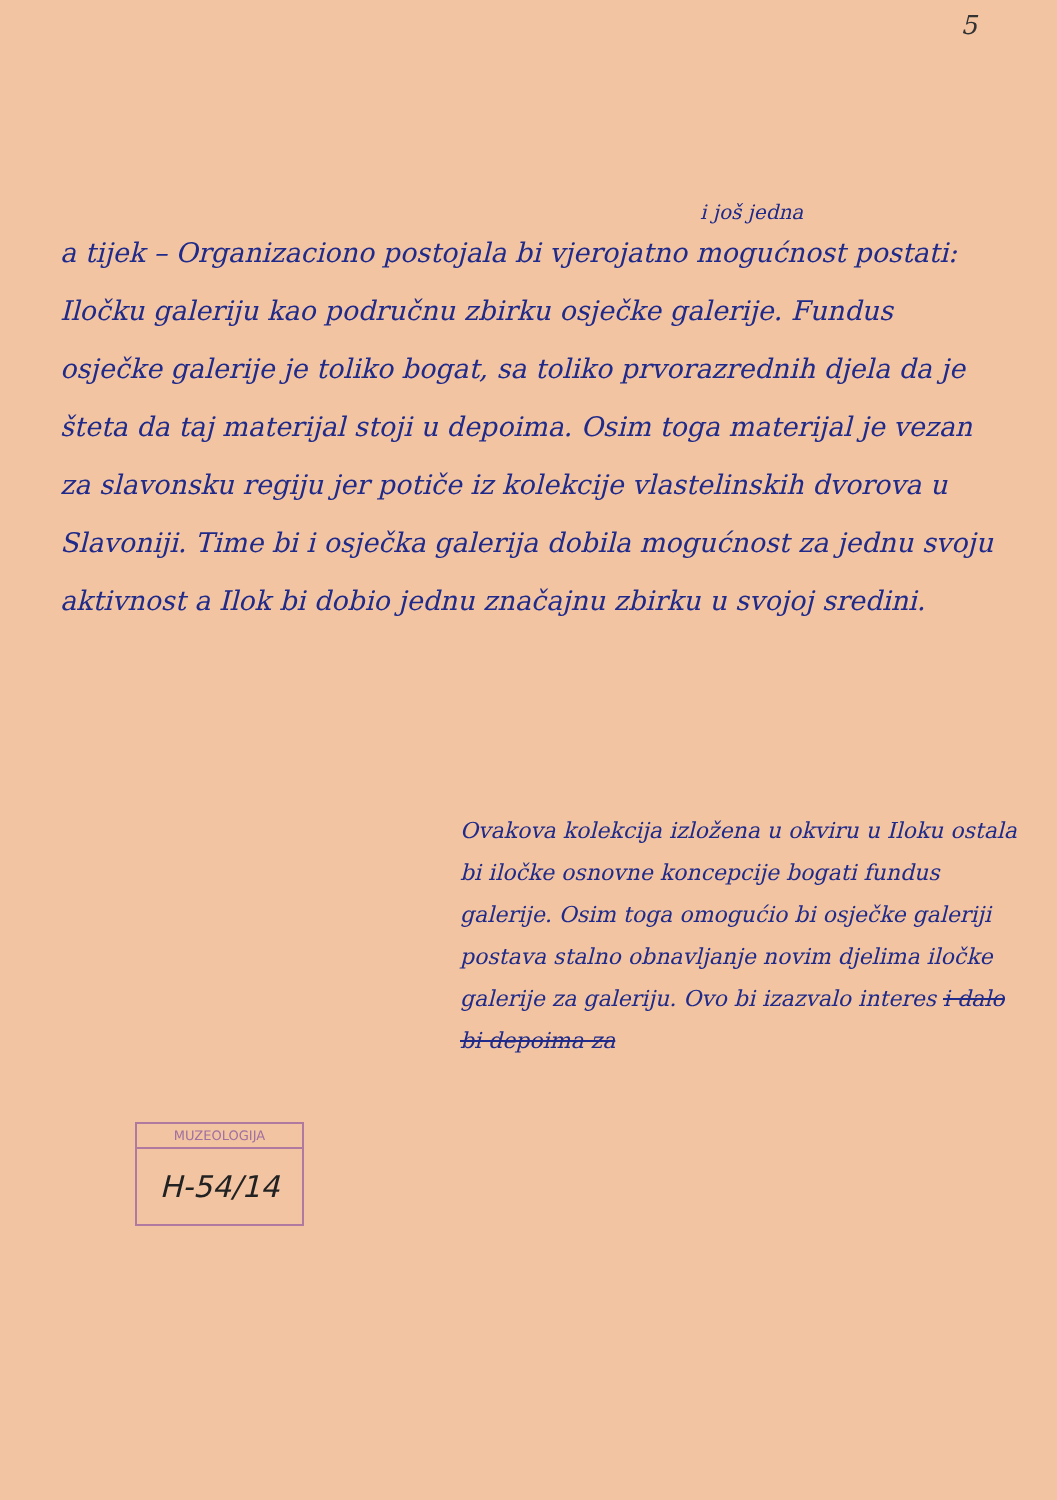5
i još jedna
a tijek – Organizaciono postojala bi vjerojatno mogućnost postati: Iločku galeriju kao područnu zbirku osječke galerije. Fundus osječke galerije je toliko bogat, sa toliko prvorazrednih djela da je šteta da taj materijal stoji u depoima. Osim toga materijal je vezan za slavonsku regiju jer potiče iz kolekcije vlastelinskih dvorova u Slavoniji. Time bi i osječka galerija dobila mogućnost za jednu svoju aktivnost a Ilok bi dobio jednu značajnu zbirku u svojoj sredini.
Ovakova kolekcija izložena u okviru u Iloku ostala bi iločke osnovne koncepcije bogati fundus galerije. Osim toga omogućio bi osječke galeriji postava stalno obnavljanje novim djelima iločke galerije za galeriju. Ovo bi izazvalo interes i dalo bi depoima za
MUZEOLOGIJA
H-54/14